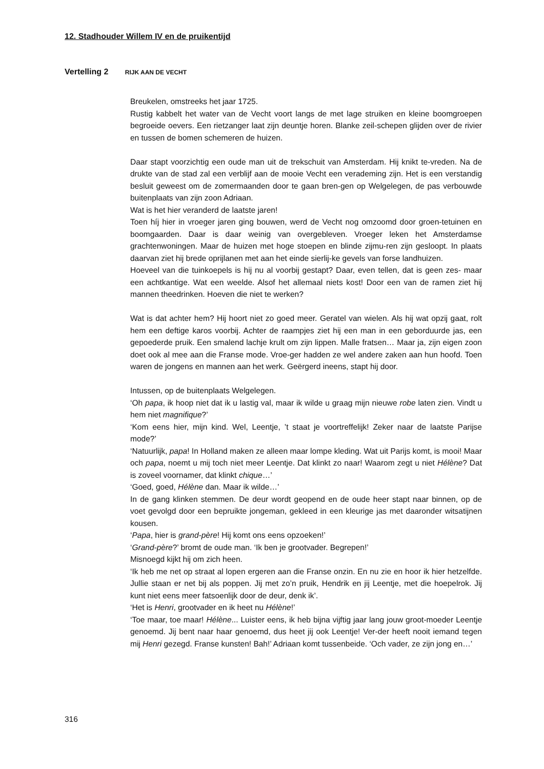12. Stadhouder Willem IV en de pruikentijd
Vertelling 2 RIJK AAN DE VECHT
Breukelen, omstreeks het jaar 1725.
Rustig kabbelt het water van de Vecht voort langs de met lage struiken en kleine boomgroepen begroeide oevers. Een rietzanger laat zijn deuntje horen. Blanke zeil-schepen glijden over de rivier en tussen de bomen schemeren de huizen.
Daar stapt voorzichtig een oude man uit de trekschuit van Amsterdam. Hij knikt te-vreden. Na de drukte van de stad zal een verblijf aan de mooie Vecht een verademing zijn. Het is een verstandig besluit geweest om de zomermaanden door te gaan bren-gen op Welgelegen, de pas verbouwde buitenplaats van zijn zoon Adriaan.
Wat is het hier veranderd de laatste jaren!
Toen híj hier in vroeger jaren ging bouwen, werd de Vecht nog omzoomd door groen-tetuinen en boomgaarden. Daar is daar weinig van overgebleven. Vroeger leken het Amsterdamse grachtenwoningen. Maar de huizen met hoge stoepen en blinde zijmu-ren zijn gesloopt. In plaats daarvan ziet hij brede oprijlanen met aan het einde sierlij-ke gevels van forse landhuizen.
Hoeveel van die tuinkoepels is hij nu al voorbij gestapt? Daar, even tellen, dat is geen zes- maar een achtkantige. Wat een weelde. Alsof het allemaal niets kost! Door een van de ramen ziet hij mannen theedrinken. Hoeven die niet te werken?
Wat is dat achter hem? Hij hoort niet zo goed meer. Geratel van wielen. Als hij wat opzij gaat, rolt hem een deftige karos voorbij. Achter de raampjes ziet hij een man in een geborduurde jas, een gepoederde pruik. Een smalend lachje krult om zijn lippen. Malle fratsen… Maar ja, zijn eigen zoon doet ook al mee aan die Franse mode. Vroe-ger hadden ze wel andere zaken aan hun hoofd. Toen waren de jongens en mannen aan het werk. Geërgerd ineens, stapt hij door.
Intussen, op de buitenplaats Welgelegen.
‘Oh papa, ik hoop niet dat ik u lastig val, maar ik wilde u graag mijn nieuwe robe laten zien. Vindt u hem niet magnifique?’
‘Kom eens hier, mijn kind. Wel, Leentje, ’t staat je voortreffelijk! Zeker naar de laatste Parijse mode?’
‘Natuurlijk, papa! In Holland maken ze alleen maar lompe kleding. Wat uit Parijs komt, is mooi! Maar och papa, noemt u mij toch niet meer Leentje. Dat klinkt zo naar! Waarom zegt u niet Hélène? Dat is zoveel voornamer, dat klinkt chique…’
‘Goed, goed, Hélène dan. Maar ik wilde…’
In de gang klinken stemmen. De deur wordt geopend en de oude heer stapt naar binnen, op de voet gevolgd door een bepruikte jongeman, gekleed in een kleurige jas met daaronder witsatijnen kousen.
‘Papa, hier is grand-père! Hij komt ons eens opzoeken!’
‘Grand-père?’ bromt de oude man. ‘Ik ben je grootvader. Begrepen!’
Misnoegd kijkt hij om zich heen.
‘Ik heb me net op straat al lopen ergeren aan die Franse onzin. En nu zie en hoor ik hier hetzelfde. Jullie staan er net bij als poppen. Jij met zo’n pruik, Hendrik en jij Leentje, met die hoepelrok. Jij kunt niet eens meer fatsoenlijk door de deur, denk ik’.
‘Het is Henri, grootvader en ik heet nu Hélène!’
‘Toe maar, toe maar! Hélène... Luister eens, ik heb bijna vijftig jaar lang jouw groot-moeder Leentje genoemd. Jij bent naar haar genoemd, dus heet jij ook Leentje! Ver-der heeft nooit iemand tegen mij Henri gezegd. Franse kunsten! Bah!’ Adriaan komt tussenbeide. ‘Och vader, ze zijn jong en…’
316